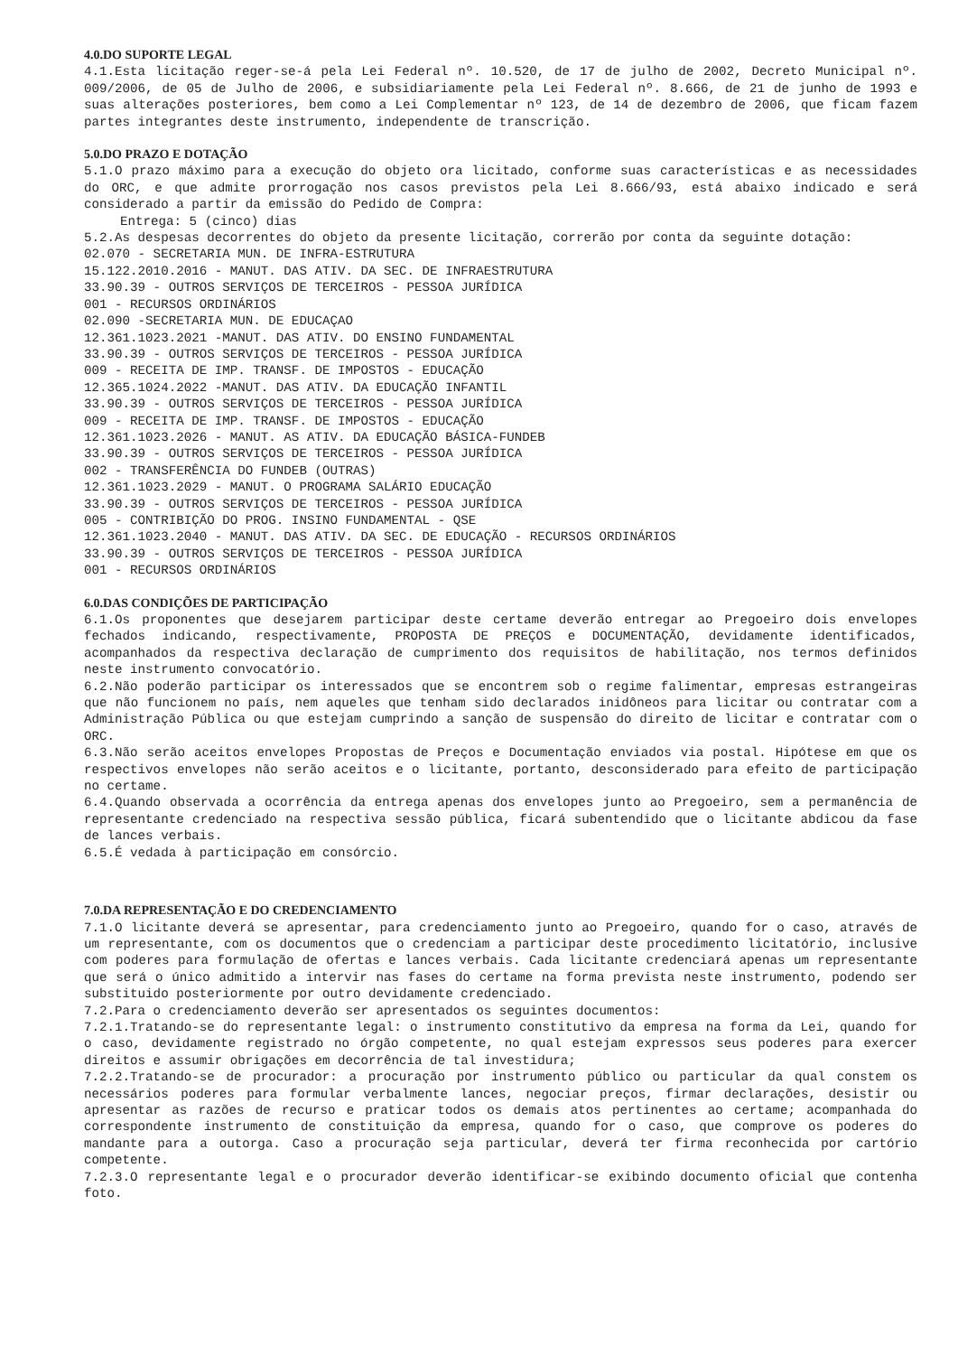4.0.DO SUPORTE LEGAL
4.1.Esta licitação reger-se-á pela Lei Federal nº. 10.520, de 17 de julho de 2002, Decreto Municipal nº. 009/2006, de 05 de Julho de 2006, e subsidiariamente pela Lei Federal nº. 8.666, de 21 de junho de 1993 e suas alterações posteriores, bem como a Lei Complementar nº 123, de 14 de dezembro de 2006, que ficam fazem partes integrantes deste instrumento, independente de transcrição.
5.0.DO PRAZO E DOTAÇÃO
5.1.O prazo máximo para a execução do objeto ora licitado, conforme suas características e as necessidades do ORC, e que admite prorrogação nos casos previstos pela Lei 8.666/93, está abaixo indicado e será considerado a partir da emissão do Pedido de Compra:
Entrega: 5 (cinco) dias
5.2.As despesas decorrentes do objeto da presente licitação, correrão por conta da seguinte dotação:
02.070 - SECRETARIA MUN. DE INFRA-ESTRUTURA
15.122.2010.2016 - MANUT. DAS ATIV. DA SEC. DE INFRAESTRUTURA
33.90.39 - OUTROS SERVIÇOS DE TERCEIROS - PESSOA JURÍDICA
001 - RECURSOS ORDINÁRIOS
02.090 -SECRETARIA MUN. DE EDUCAÇAO
12.361.1023.2021 -MANUT. DAS ATIV. DO ENSINO FUNDAMENTAL
33.90.39 - OUTROS SERVIÇOS DE TERCEIROS - PESSOA JURÍDICA
009 - RECEITA DE IMP. TRANSF. DE IMPOSTOS - EDUCAÇÃO
12.365.1024.2022 -MANUT. DAS ATIV. DA EDUCAÇÃO INFANTIL
33.90.39 - OUTROS SERVIÇOS DE TERCEIROS - PESSOA JURÍDICA
009 - RECEITA DE IMP. TRANSF. DE IMPOSTOS - EDUCAÇÃO
12.361.1023.2026 - MANUT. AS ATIV. DA EDUCAÇÃO BÁSICA-FUNDEB
33.90.39 - OUTROS SERVIÇOS DE TERCEIROS - PESSOA JURÍDICA
002 - TRANSFERÊNCIA DO FUNDEB (OUTRAS)
12.361.1023.2029 - MANUT. O PROGRAMA SALÁRIO EDUCAÇÃO
33.90.39 - OUTROS SERVIÇOS DE TERCEIROS - PESSOA JURÍDICA
005 - CONTRIBIÇÃO DO PROG. INSINO FUNDAMENTAL - QSE
12.361.1023.2040 - MANUT. DAS ATIV. DA SEC. DE EDUCAÇÃO - RECURSOS ORDINÁRIOS
33.90.39 - OUTROS SERVIÇOS DE TERCEIROS - PESSOA JURÍDICA
001 - RECURSOS ORDINÁRIOS
6.0.DAS CONDIÇÕES DE PARTICIPAÇÃO
6.1.Os proponentes que desejarem participar deste certame deverão entregar ao Pregoeiro dois envelopes fechados indicando, respectivamente, PROPOSTA DE PREÇOS e DOCUMENTAÇÃO, devidamente identificados, acompanhados da respectiva declaração de cumprimento dos requisitos de habilitação, nos termos definidos neste instrumento convocatório.
6.2.Não poderão participar os interessados que se encontrem sob o regime falimentar, empresas estrangeiras que não funcionem no país, nem aqueles que tenham sido declarados inidôneos para licitar ou contratar com a Administração Pública ou que estejam cumprindo a sanção de suspensão do direito de licitar e contratar com o ORC.
6.3.Não serão aceitos envelopes Propostas de Preços e Documentação enviados via postal. Hipótese em que os respectivos envelopes não serão aceitos e o licitante, portanto, desconsiderado para efeito de participação no certame.
6.4.Quando observada a ocorrência da entrega apenas dos envelopes junto ao Pregoeiro, sem a permanência de representante credenciado na respectiva sessão pública, ficará subentendido que o licitante abdicou da fase de lances verbais.
6.5.É vedada à participação em consórcio.
7.0.DA REPRESENTAÇÃO E DO CREDENCIAMENTO
7.1.O licitante deverá se apresentar, para credenciamento junto ao Pregoeiro, quando for o caso, através de um representante, com os documentos que o credenciam a participar deste procedimento licitatório, inclusive com poderes para formulação de ofertas e lances verbais. Cada licitante credenciará apenas um representante que será o único admitido a intervir nas fases do certame na forma prevista neste instrumento, podendo ser substituido posteriormente por outro devidamente credenciado.
7.2.Para o credenciamento deverão ser apresentados os seguintes documentos:
7.2.1.Tratando-se do representante legal: o instrumento constitutivo da empresa na forma da Lei, quando for o caso, devidamente registrado no órgão competente, no qual estejam expressos seus poderes para exercer direitos e assumir obrigações em decorrência de tal investidura;
7.2.2.Tratando-se de procurador: a procuração por instrumento público ou particular da qual constem os necessários poderes para formular verbalmente lances, negociar preços, firmar declarações, desistir ou apresentar as razões de recurso e praticar todos os demais atos pertinentes ao certame; acompanhada do correspondente instrumento de constituição da empresa, quando for o caso, que comprove os poderes do mandante para a outorga. Caso a procuração seja particular, deverá ter firma reconhecida por cartório competente.
7.2.3.O representante legal e o procurador deverão identificar-se exibindo documento oficial que contenha foto.